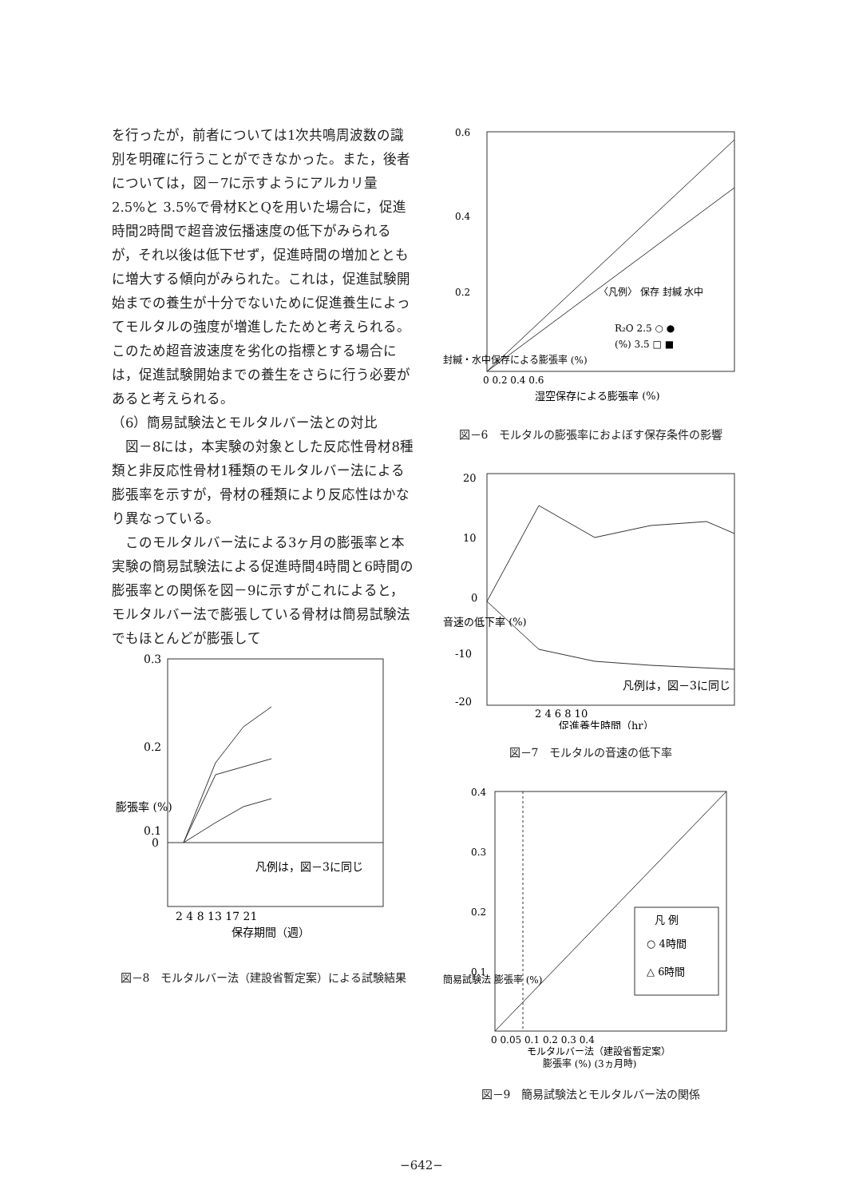を行ったが，前者については1次共鳴周波数の識別を明確に行うことができなかった。また，後者については，図－7に示すようにアルカリ量 2.5%と 3.5%で骨材KとQを用いた場合に，促進時間2時間で超音波伝播速度の低下がみられるが，それ以後は低下せず，促進時間の増加とともに増大する傾向がみられた。これは，促進試験開始までの養生が十分でないために促進養生によってモルタルの強度が増進したためと考えられる。このため超音波速度を劣化の指標とする場合には，促進試験開始までの養生をさらに行う必要があると考えられる。
（6）簡易試験法とモルタルバー法との対比
　図－8には，本実験の対象とした反応性骨材8種類と非反応性骨材1種類のモルタルバー法による膨張率を示すが，骨材の種類により反応性はかなり異なっている。
　このモルタルバー法による3ヶ月の膨張率と本実験の簡易試験法による促進時間4時間と6時間の膨張率との関係を図－9に示すがこれによると，モルタルバー法で膨張している骨材は簡易試験法でもほとんどが膨張して
0.3
0.2
0.1
0
膨張率 (%)
凡例は，図－3に同じ
2 4 8 13 17 21
保存期間（週）
図－8　モルタルバー法（建設省暫定案）による試験結果
0.6
0.4
0.2
〈凡例〉 保存 封緘 水中
R₂O 2.5 ○ ●
(%) 3.5 □ ■
0 0.2 0.4 0.6
湿空保存による膨張率 (%)
封緘・水中保存による膨張率 (%)
図－6　モルタルの膨張率におよぼす保存条件の影響
20
10
0
-10
-20
凡例は，図－3に同じ
2 4 6 8 10
促進養生時間（hr）
音速の低下率 (%)
図－7　モルタルの音速の低下率
0.4
0.3
0.2
0.1
凡 例
○ 4時間
△ 6時間
0 0.05 0.1 0.2 0.3 0.4
モルタルバー法（建設省暫定案）
膨張率 (%) (3ヵ月時)
簡易試験法 膨張率 (%)
図－9　簡易試験法とモルタルバー法の関係
−642−